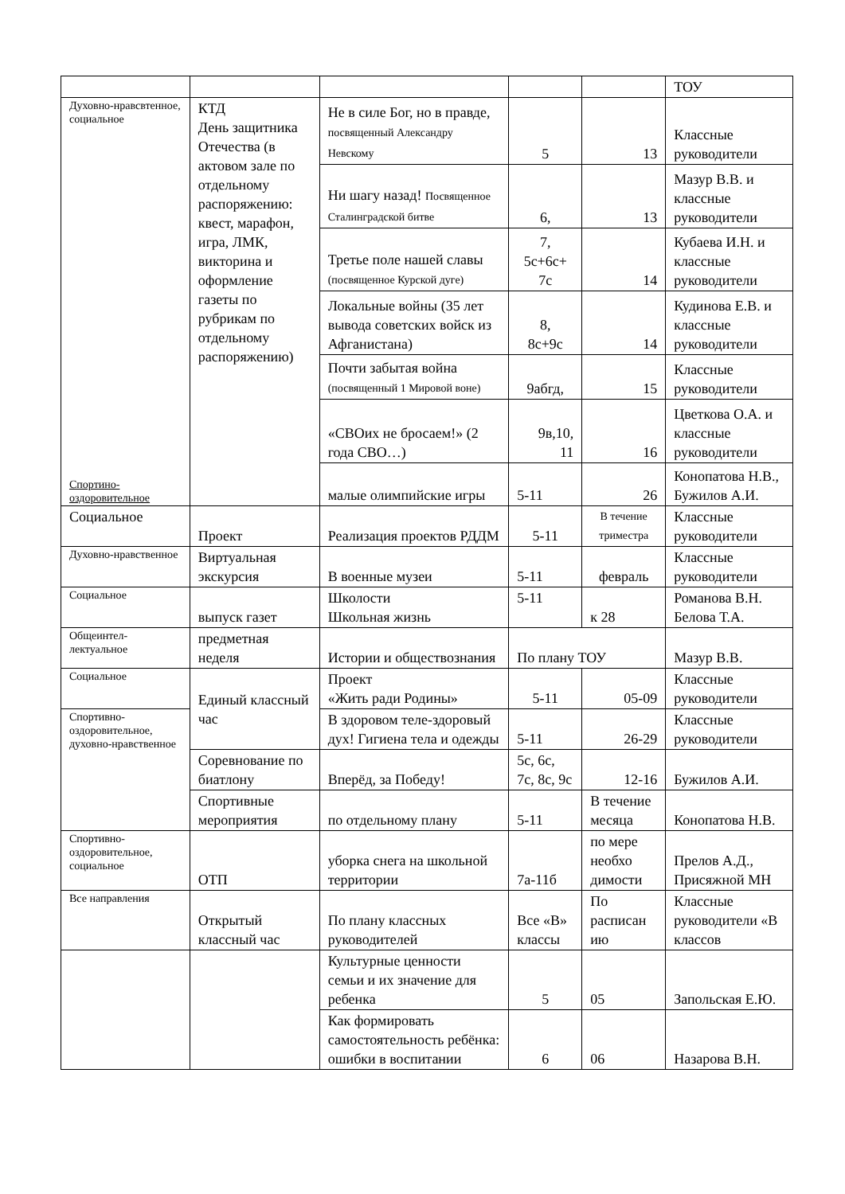| | | | | | ТОУ |
| Духовно-нравсвтенное, социальное Спортино-оздоровительное | КТД День защитника Отечества (в актовом зале по отдельному распоряжению: квест, марафон, игра, ЛМК, викторина и оформление газеты по рубрикам по отдельному распоряжению) | Не в силе Бог, но в правде, посвященный Александру Невскому | 5 | 13 | Классные руководители |
| | | Ни шагу назад! Посвященное Сталинградской битве | 6, | 13 | Мазур В.В. и классные руководители |
| | | Третье поле нашей славы (посвященное Курской дуге) | 7, 5с+6с+ 7с | 14 | Кубаева И.Н. и классные руководители |
| | | Локальные войны (35 лет вывода советских войск из Афганистана) | 8, 8с+9с | 14 | Кудинова Е.В. и классные руководители |
| | | Почти забытая война (посвященный 1 Мировой воне) | 9абгд, | 15 | Классные руководители |
| | | «СВОих не бросаем!» (2 года СВО…) | 9в,10, 11 | 16 | Цветкова О.А. и классные руководители |
| | | малые олимпийские игры | 5-11 | 26 | Конопатова Н.В., Бужилов А.И. |
| Социальное | Проект | Реализация проектов РДДМ | 5-11 | В течение триместра | Классные руководители |
| Духовно-нравственное | Виртуальная экскурсия | В военные музеи | 5-11 | февраль | Классные руководители |
| Социальное | выпуск газет | Школости Школьная жизнь | 5-11 | к 28 | Романова В.Н. Белова Т.А. |
| Общеинтел-лектуальное | предметная неделя | Истории и обществознания | По плану ТОУ | | Мазур В.В. |
| Социальное | Единый классный час | Проект «Жить ради Родины» | 5-11 | 05-09 | Классные руководители |
| Спортивно-оздоровительное, духовно-нравственное | | В здоровом теле-здоровый дух! Гигиена тела и одежды | 5-11 | 26-29 | Классные руководители |
| | Соревнование по биатлону | Вперёд, за Победу! | 5с, 6с, 7с, 8с, 9с | 12-16 | Бужилов А.И. |
| | Спортивные мероприятия | по отдельному плану | 5-11 | В течение месяца | Конопатова Н.В. |
| Спортивно-оздоровительное, социальное | ОТП | уборка снега на школьной территории | 7а-11б | по мере необхо димости | Прелов А.Д., Присяжной МН |
| Все направления | Открытый классный час | По плану классных руководителей | Все «В» классы | По расписан ию | Классные руководители «В классов |
| | | Культурные ценности семьи и их значение для ребенка | 5 | 05 | Запольская Е.Ю. |
| | | Как формировать самостоятельность ребёнка: ошибки в воспитании | 6 | 06 | Назарова В.Н. |